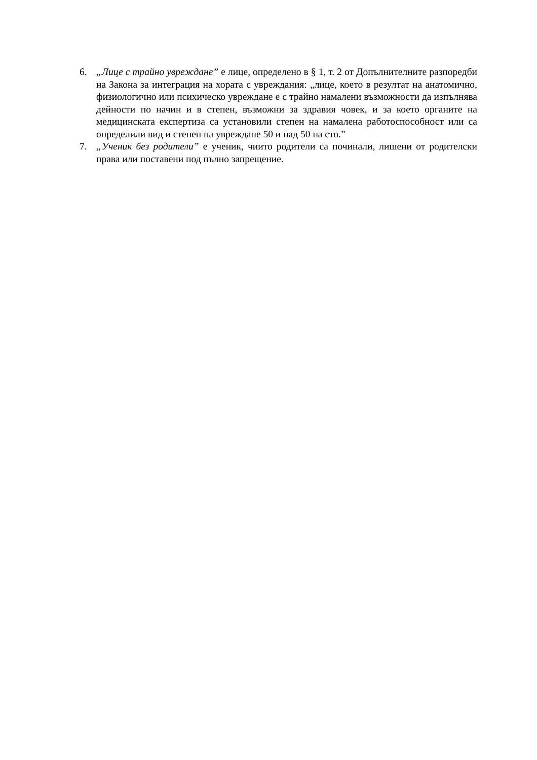6. „Лице с трайно увреждане” е лице, определено в § 1, т. 2 от Допълнителните разпоредби на Закона за интеграция на хората с увреждания: „лице, което в резултат на анатомично, физиологично или психическо увреждане е с трайно намалени възможности да изпълнява дейности по начин и в степен, възможни за здравия човек, и за което органите на медицинската експертиза са установили степен на намалена работоспособност или са определили вид и степен на увреждане 50 и над 50 на сто.”
7. „Ученик без родители” е ученик, чиито родители са починали, лишени от родителски права или поставени под пълно запрещение.